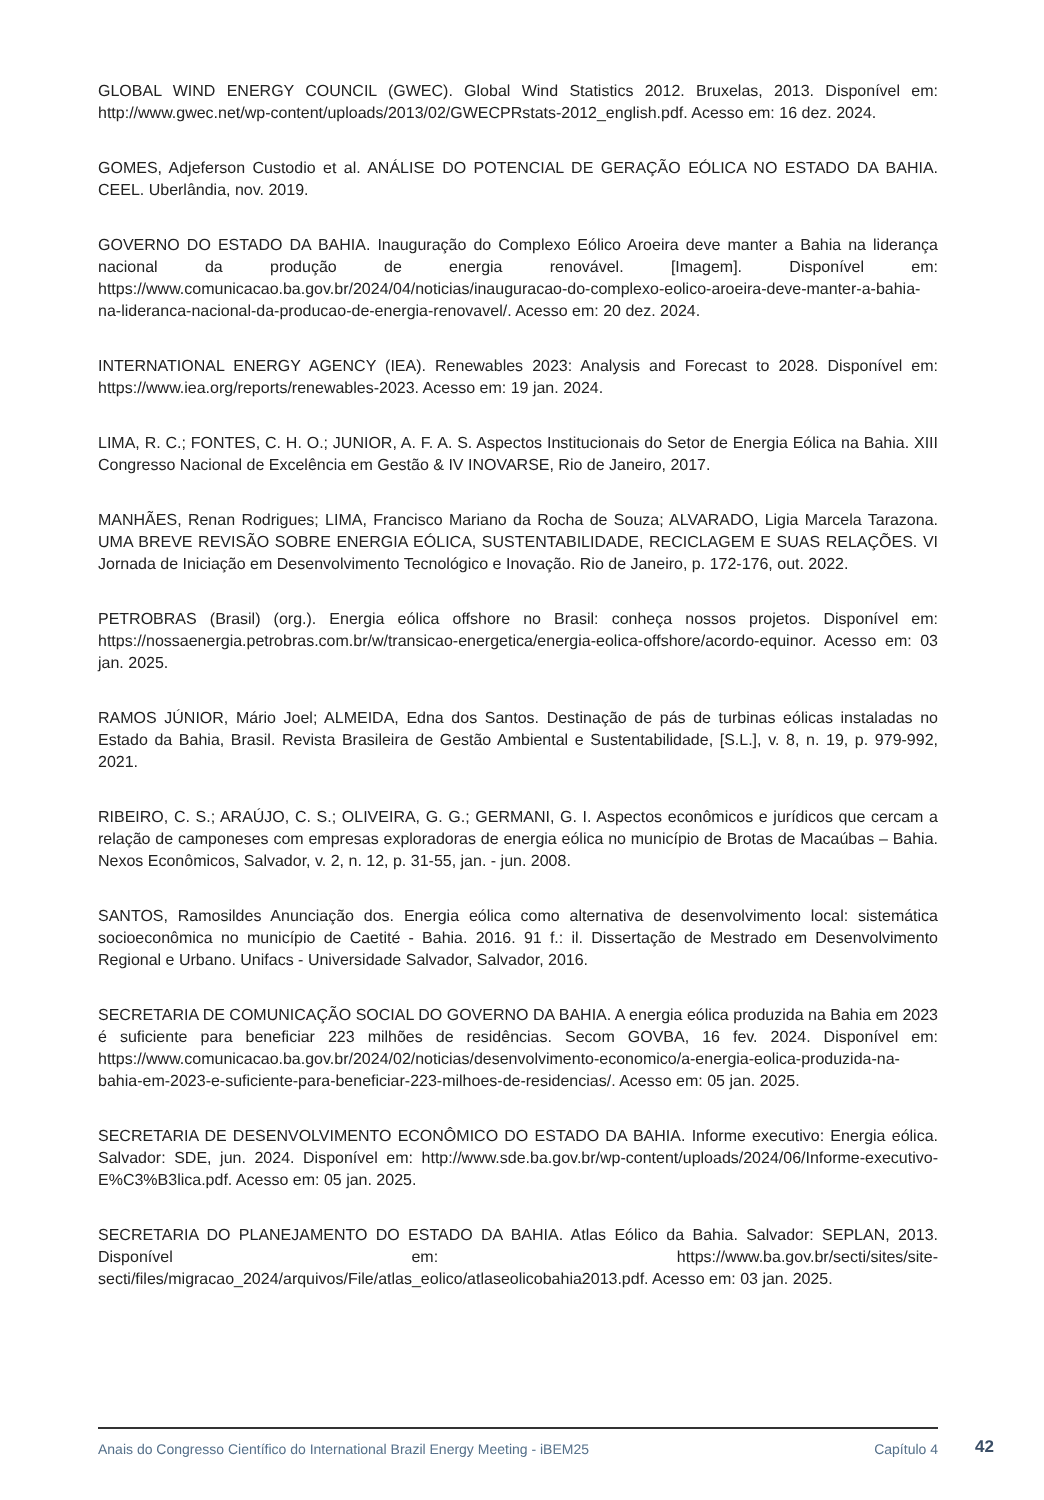GLOBAL WIND ENERGY COUNCIL (GWEC). Global Wind Statistics 2012. Bruxelas, 2013. Disponível em: http://www.gwec.net/wp-content/uploads/2013/02/GWECPRstats-2012_english.pdf. Acesso em: 16 dez. 2024.
GOMES, Adjeferson Custodio et al. ANÁLISE DO POTENCIAL DE GERAÇÃO EÓLICA NO ESTADO DA BAHIA. CEEL. Uberlândia, nov. 2019.
GOVERNO DO ESTADO DA BAHIA. Inauguração do Complexo Eólico Aroeira deve manter a Bahia na liderança nacional da produção de energia renovável. [Imagem]. Disponível em: https://www.comunicacao.ba.gov.br/2024/04/noticias/inauguracao-do-complexo-eolico-aroeira-deve-manter-a-bahia-na-lideranca-nacional-da-producao-de-energia-renovavel/. Acesso em: 20 dez. 2024.
INTERNATIONAL ENERGY AGENCY (IEA). Renewables 2023: Analysis and Forecast to 2028. Disponível em: https://www.iea.org/reports/renewables-2023. Acesso em: 19 jan. 2024.
LIMA, R. C.; FONTES, C. H. O.; JUNIOR, A. F. A. S. Aspectos Institucionais do Setor de Energia Eólica na Bahia. XIII Congresso Nacional de Excelência em Gestão & IV INOVARSE, Rio de Janeiro, 2017.
MANHÃES, Renan Rodrigues; LIMA, Francisco Mariano da Rocha de Souza; ALVARADO, Ligia Marcela Tarazona. UMA BREVE REVISÃO SOBRE ENERGIA EÓLICA, SUSTENTABILIDADE, RECICLAGEM E SUAS RELAÇÕES. VI Jornada de Iniciação em Desenvolvimento Tecnológico e Inovação. Rio de Janeiro, p. 172-176, out. 2022.
PETROBRAS (Brasil) (org.). Energia eólica offshore no Brasil: conheça nossos projetos. Disponível em: https://nossaenergia.petrobras.com.br/w/transicao-energetica/energia-eolica-offshore/acordo-equinor. Acesso em: 03 jan. 2025.
RAMOS JÚNIOR, Mário Joel; ALMEIDA, Edna dos Santos. Destinação de pás de turbinas eólicas instaladas no Estado da Bahia, Brasil. Revista Brasileira de Gestão Ambiental e Sustentabilidade, [S.L.], v. 8, n. 19, p. 979-992, 2021.
RIBEIRO, C. S.; ARAÚJO, C. S.; OLIVEIRA, G. G.; GERMANI, G. I. Aspectos econômicos e jurídicos que cercam a relação de camponeses com empresas exploradoras de energia eólica no município de Brotas de Macaúbas – Bahia. Nexos Econômicos, Salvador, v. 2, n. 12, p. 31-55, jan. - jun. 2008.
SANTOS, Ramosildes Anunciação dos. Energia eólica como alternativa de desenvolvimento local: sistemática socioeconômica no município de Caetité - Bahia. 2016. 91 f.: il. Dissertação de Mestrado em Desenvolvimento Regional e Urbano. Unifacs - Universidade Salvador, Salvador, 2016.
SECRETARIA DE COMUNICAÇÃO SOCIAL DO GOVERNO DA BAHIA. A energia eólica produzida na Bahia em 2023 é suficiente para beneficiar 223 milhões de residências. Secom GOVBA, 16 fev. 2024. Disponível em: https://www.comunicacao.ba.gov.br/2024/02/noticias/desenvolvimento-economico/a-energia-eolica-produzida-na-bahia-em-2023-e-suficiente-para-beneficiar-223-milhoes-de-residencias/. Acesso em: 05 jan. 2025.
SECRETARIA DE DESENVOLVIMENTO ECONÔMICO DO ESTADO DA BAHIA. Informe executivo: Energia eólica. Salvador: SDE, jun. 2024. Disponível em: http://www.sde.ba.gov.br/wp-content/uploads/2024/06/Informe-executivo-E%C3%B3lica.pdf. Acesso em: 05 jan. 2025.
SECRETARIA DO PLANEJAMENTO DO ESTADO DA BAHIA. Atlas Eólico da Bahia. Salvador: SEPLAN, 2013. Disponível em: https://www.ba.gov.br/secti/sites/site-secti/files/migracao_2024/arquivos/File/atlas_eolico/atlaseolicobahia2013.pdf. Acesso em: 03 jan. 2025.
Anais do Congresso Científico do International Brazil Energy Meeting - iBEM25 Capítulo 4
42